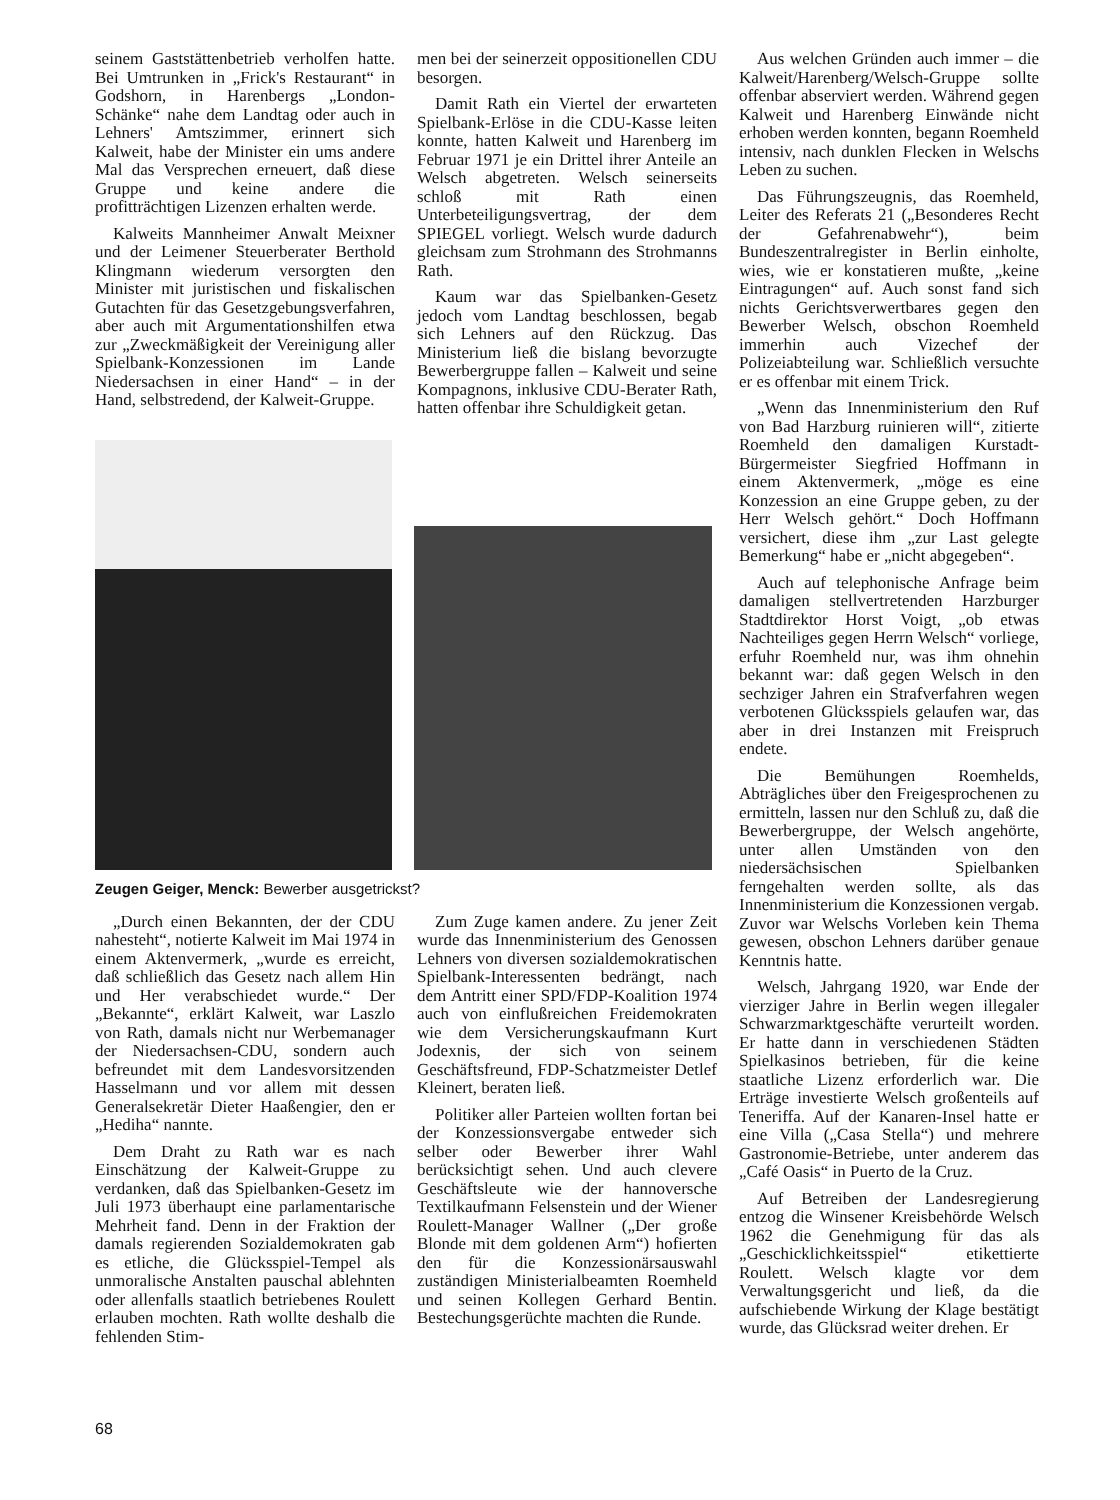seinem Gaststättenbetrieb verholfen hatte. Bei Umtrunken in „Frick's Restaurant“ in Godshorn, in Harenbergs „London-Schänke“ nahe dem Landtag oder auch in Lehners' Amtszimmer, erinnert sich Kalweit, habe der Minister ein ums andere Mal das Versprechen erneuert, daß diese Gruppe und keine andere die profitträchtigen Lizenzen erhalten werde.
Kalweits Mannheimer Anwalt Meixner und der Leimener Steuerberater Berthold Klingmann wiederum versorgten den Minister mit juristischen und fiskalischen Gutachten für das Gesetzgebungsverfahren, aber auch mit Argumentationshilfen etwa zur „Zweckmäßigkeit der Vereinigung aller Spielbank-Konzessionen im Lande Niedersachsen in einer Hand“ – in der Hand, selbstredend, der Kalweit-Gruppe.
men bei der seinerzeit oppositionellen CDU besorgen.
Damit Rath ein Viertel der erwarteten Spielbank-Erlöse in die CDU-Kasse leiten konnte, hatten Kalweit und Harenberg im Februar 1971 je ein Drittel ihrer Anteile an Welsch abgetreten. Welsch seinerseits schloß mit Rath einen Unterbeteiligungsvertrag, der dem SPIEGEL vorliegt. Welsch wurde dadurch gleichsam zum Strohmann des Strohmanns Rath.
Kaum war das Spielbanken-Gesetz jedoch vom Landtag beschlossen, begab sich Lehners auf den Rückzug. Das Ministerium ließ die bislang bevorzugte Bewerbergruppe fallen – Kalweit und seine Kompagnons, inklusive CDU-Berater Rath, hatten offenbar ihre Schuldigkeit getan.
Zeugen Geiger, Menck: Bewerber ausgetrickst?
„Durch einen Bekannten, der der CDU nahesteht“, notierte Kalweit im Mai 1974 in einem Aktenvermerk, „wurde es erreicht, daß schließlich das Gesetz nach allem Hin und Her verabschiedet wurde.“ Der „Bekannte“, erklärt Kalweit, war Laszlo von Rath, damals nicht nur Werbemanager der Niedersachsen-CDU, sondern auch befreundet mit dem Landesvorsitzenden Hasselmann und vor allem mit dessen Generalsekretär Dieter Haaßengier, den er „Hediha“ nannte.
Dem Draht zu Rath war es nach Einschätzung der Kalweit-Gruppe zu verdanken, daß das Spielbanken-Gesetz im Juli 1973 überhaupt eine parlamentarische Mehrheit fand. Denn in der Fraktion der damals regierenden Sozialdemokraten gab es etliche, die Glücksspiel-Tempel als unmoralische Anstalten pauschal ablehnten oder allenfalls staatlich betriebenes Roulett erlauben mochten. Rath wollte deshalb die fehlenden Stim-
Zum Zuge kamen andere. Zu jener Zeit wurde das Innenministerium des Genossen Lehners von diversen sozialdemokratischen Spielbank-Interessenten bedrängt, nach dem Antritt einer SPD/FDP-Koalition 1974 auch von einflußreichen Freidemokraten wie dem Versicherungskaufmann Kurt Jodexnis, der sich von seinem Geschäftsfreund, FDP-Schatzmeister Detlef Kleinert, beraten ließ.
Politiker aller Parteien wollten fortan bei der Konzessionsvergabe entweder sich selber oder Bewerber ihrer Wahl berücksichtigt sehen. Und auch clevere Geschäftsleute wie der hannoversche Textilkaufmann Felsenstein und der Wiener Roulett-Manager Wallner („Der große Blonde mit dem goldenen Arm“) hofierten den für die Konzessionärsauswahl zuständigen Ministerialbeamten Roemheld und seinen Kollegen Gerhard Bentin. Bestechungsgerüchte machten die Runde.
Aus welchen Gründen auch immer – die Kalweit/Harenberg/Welsch-Gruppe sollte offenbar abserviert werden. Während gegen Kalweit und Harenberg Einwände nicht erhoben werden konnten, begann Roemheld intensiv, nach dunklen Flecken in Welschs Leben zu suchen.
Das Führungszeugnis, das Roemheld, Leiter des Referats 21 („Besonderes Recht der Gefahrenabwehr“), beim Bundeszentralregister in Berlin einholte, wies, wie er konstatieren mußte, „keine Eintragungen“ auf. Auch sonst fand sich nichts Gerichtsverwertbares gegen den Bewerber Welsch, obschon Roemheld immerhin auch Vizechef der Polizeiabteilung war. Schließlich versuchte er es offenbar mit einem Trick.
„Wenn das Innenministerium den Ruf von Bad Harzburg ruinieren will“, zitierte Roemheld den damaligen Kurstadt-Bürgermeister Siegfried Hoffmann in einem Aktenvermerk, „möge es eine Konzession an eine Gruppe geben, zu der Herr Welsch gehört.“ Doch Hoffmann versichert, diese ihm „zur Last gelegte Bemerkung“ habe er „nicht abgegeben“.
Auch auf telephonische Anfrage beim damaligen stellvertretenden Harzburger Stadtdirektor Horst Voigt, „ob etwas Nachteiliges gegen Herrn Welsch“ vorliege, erfuhr Roemheld nur, was ihm ohnehin bekannt war: daß gegen Welsch in den sechziger Jahren ein Strafverfahren wegen verbotenen Glücksspiels gelaufen war, das aber in drei Instanzen mit Freispruch endete.
Die Bemühungen Roemhelds, Abträgliches über den Freigesprochenen zu ermitteln, lassen nur den Schluß zu, daß die Bewerbergruppe, der Welsch angehörte, unter allen Umständen von den niedersächsischen Spielbanken ferngehalten werden sollte, als das Innenministerium die Konzessionen vergab. Zuvor war Welschs Vorleben kein Thema gewesen, obschon Lehners darüber genaue Kenntnis hatte.
Welsch, Jahrgang 1920, war Ende der vierziger Jahre in Berlin wegen illegaler Schwarzmarktgeschäfte verurteilt worden. Er hatte dann in verschiedenen Städten Spielkasinos betrieben, für die keine staatliche Lizenz erforderlich war. Die Erträge investierte Welsch großenteils auf Teneriffa. Auf der Kanaren-Insel hatte er eine Villa („Casa Stella“) und mehrere Gastronomie-Betriebe, unter anderem das „Café Oasis“ in Puerto de la Cruz.
Auf Betreiben der Landesregierung entzog die Winsener Kreisbehörde Welsch 1962 die Genehmigung für das als „Geschicklichkeitsspiel“ etikettierte Roulett. Welsch klagte vor dem Verwaltungsgericht und ließ, da die aufschiebende Wirkung der Klage bestätigt wurde, das Glücksrad weiter drehen. Er
68